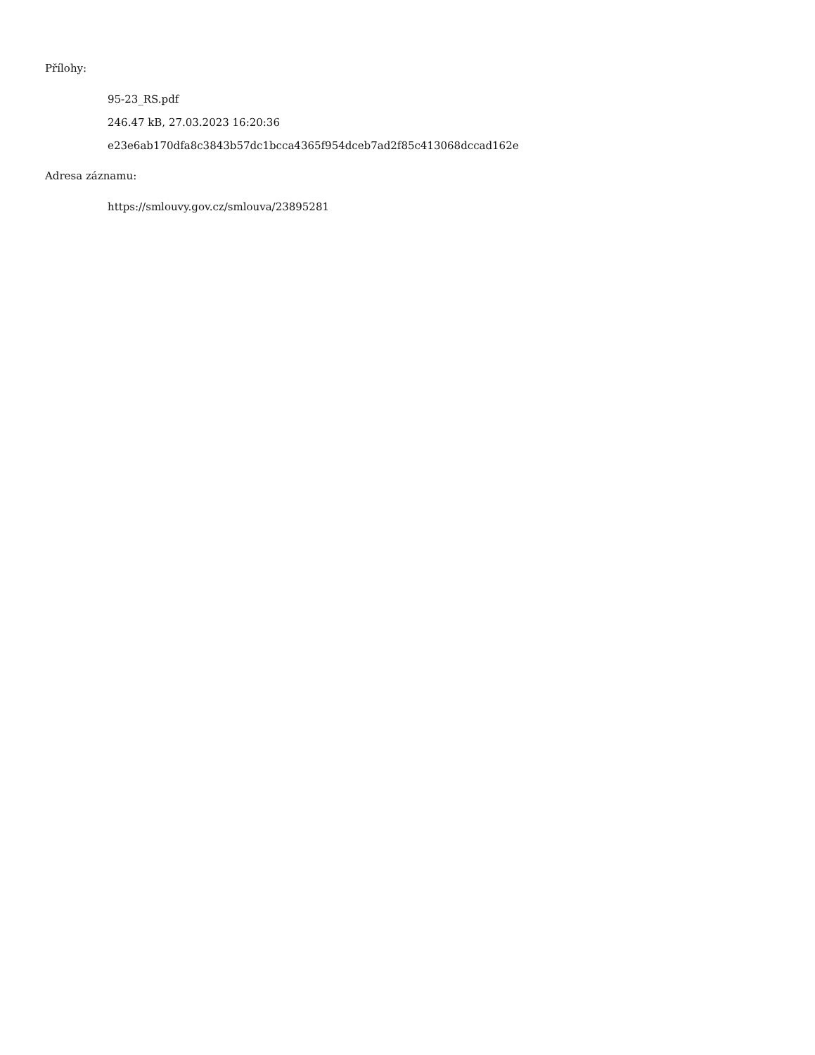Přílohy:
95-23_RS.pdf
246.47 kB, 27.03.2023 16:20:36
e23e6ab170dfa8c3843b57dc1bcca4365f954dceb7ad2f85c413068dccad162e
Adresa záznamu:
https://smlouvy.gov.cz/smlouva/23895281